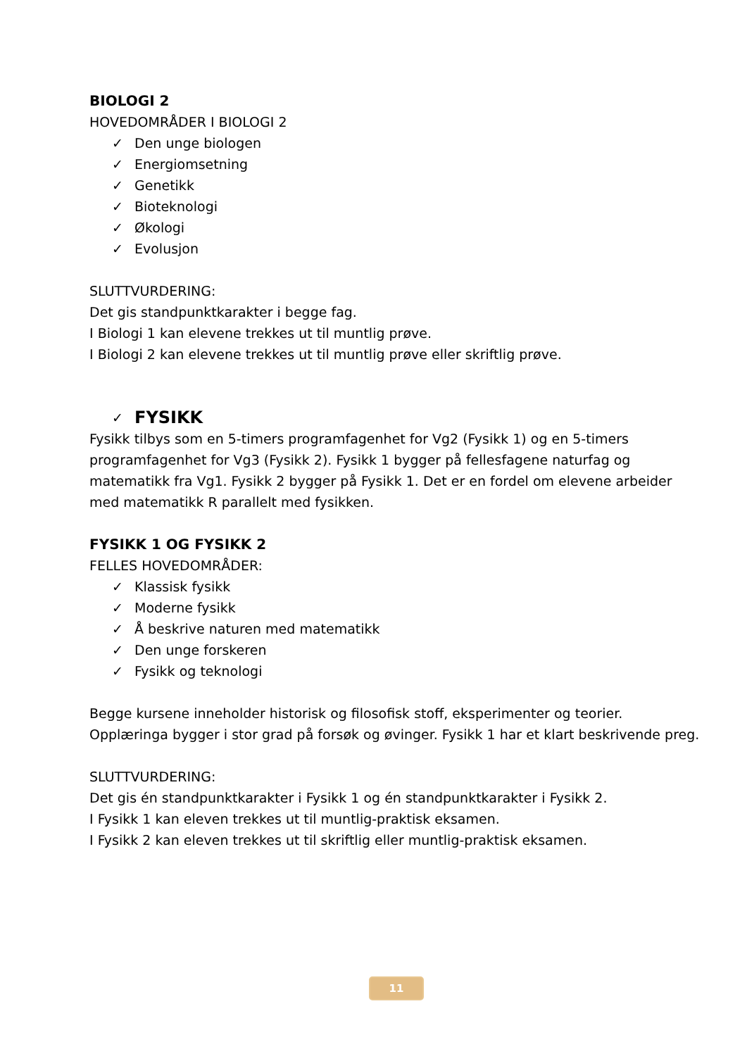BIOLOGI 2
HOVEDOMRÅDER I BIOLOGI 2
✓ Den unge biologen
✓ Energiomsetning
✓ Genetikk
✓ Bioteknologi
✓ Økologi
✓ Evolusjon
SLUTTVURDERING:
Det gis standpunktkarakter i begge fag.
I Biologi 1 kan elevene trekkes ut til muntlig prøve.
I Biologi 2 kan elevene trekkes ut til muntlig prøve eller skriftlig prøve.
✓ FYSIKK
Fysikk tilbys som en 5-timers programfagenhet for Vg2 (Fysikk 1) og en 5-timers programfagenhet for Vg3 (Fysikk 2). Fysikk 1 bygger på fellesfagene naturfag og matematikk fra Vg1. Fysikk 2 bygger på Fysikk 1. Det er en fordel om elevene arbeider med matematikk R parallelt med fysikken.
FYSIKK 1 OG FYSIKK 2
FELLES HOVEDOMRÅDER:
✓ Klassisk fysikk
✓ Moderne fysikk
✓ Å beskrive naturen med matematikk
✓ Den unge forskeren
✓ Fysikk og teknologi
Begge kursene inneholder historisk og filosofisk stoff, eksperimenter og teorier. Opplæringa bygger i stor grad på forsøk og øvinger. Fysikk 1 har et klart beskrivende preg.
SLUTTVURDERING:
Det gis én standpunktkarakter i Fysikk 1 og én standpunktkarakter i Fysikk 2.
I Fysikk 1 kan eleven trekkes ut til muntlig-praktisk eksamen.
I Fysikk 2 kan eleven trekkes ut til skriftlig eller muntlig-praktisk eksamen.
11